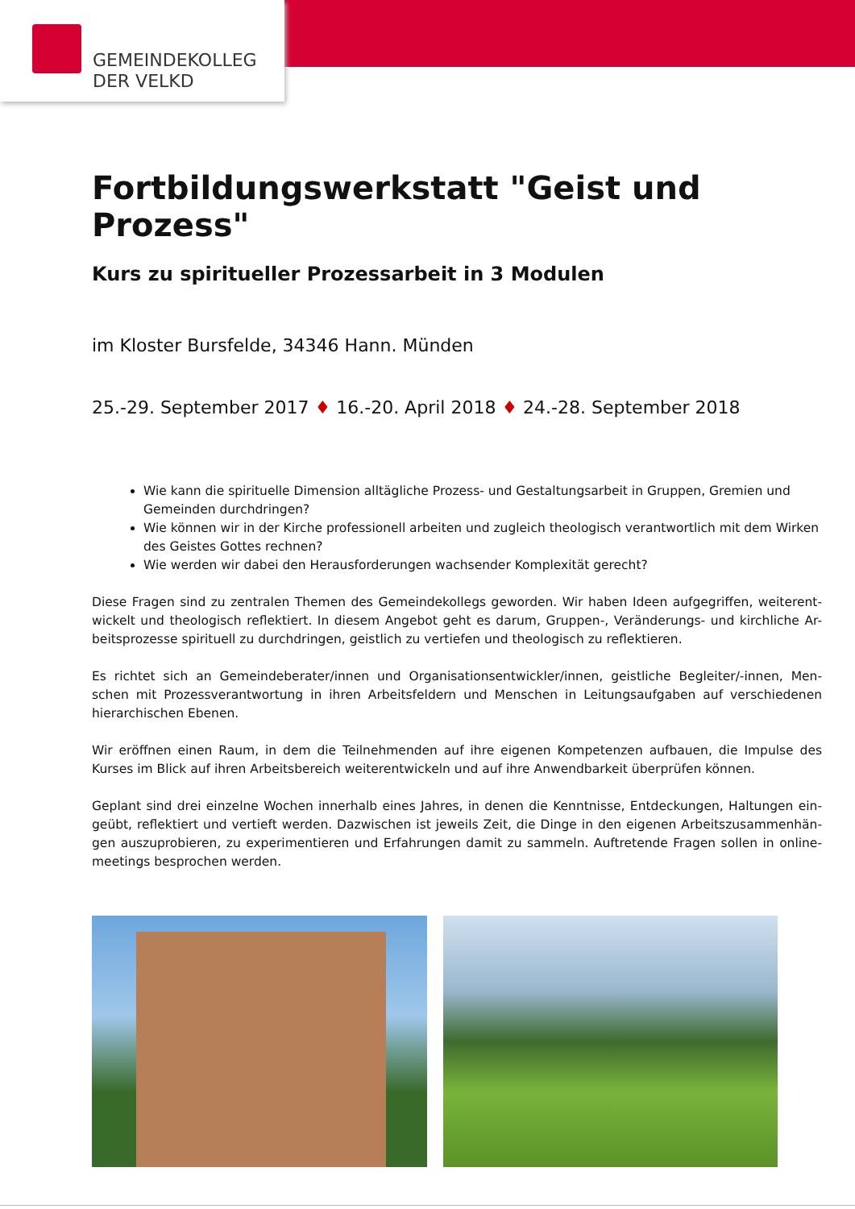GEMEINDEKOLLEG
DER VELKD
Fortbildungswerkstatt "Geist und Prozess"
Kurs zu spiritueller Prozessarbeit in 3 Modulen
im Kloster Bursfelde, 34346 Hann. Münden
25.-29. September 2017 ♦ 16.-20. April 2018 ♦ 24.-28. September 2018
Wie kann die spirituelle Dimension alltägliche Prozess- und Gestaltungsarbeit in Gruppen, Gremien und Gemeinden durchdringen?
Wie können wir in der Kirche professionell arbeiten und zugleich theologisch verantwortlich mit dem Wirken des Geistes Gottes rechnen?
Wie werden wir dabei den Herausforderungen wachsender Komplexität gerecht?
Diese Fragen sind zu zentralen Themen des Gemeindekollegs geworden. Wir haben Ideen aufgegriffen, weiterent-wickelt und theologisch reflektiert. In diesem Angebot geht es darum, Gruppen-, Veränderungs- und kirchliche Ar-beitsprozesse spirituell zu durchdringen, geistlich zu vertiefen und theologisch zu reflektieren.
Es richtet sich an Gemeindeberater/innen und Organisationsentwickler/innen, geistliche Begleiter/-innen, Men-schen mit Prozessverantwortung in ihren Arbeitsfeldern und Menschen in Leitungsaufgaben auf verschiedenen hierarchischen Ebenen.
Wir eröffnen einen Raum, in dem die Teilnehmenden auf ihre eigenen Kompetenzen aufbauen, die Impulse des Kurses im Blick auf ihren Arbeitsbereich weiterentwickeln und auf ihre Anwendbarkeit überprüfen können.
Geplant sind drei einzelne Wochen innerhalb eines Jahres, in denen die Kenntnisse, Entdeckungen, Haltungen ein-geübt, reflektiert und vertieft werden. Dazwischen ist jeweils Zeit, die Dinge in den eigenen Arbeitszusammenhän-gen auszuprobieren, zu experimentieren und Erfahrungen damit zu sammeln. Auftretende Fragen sollen in online-meetings besprochen werden.